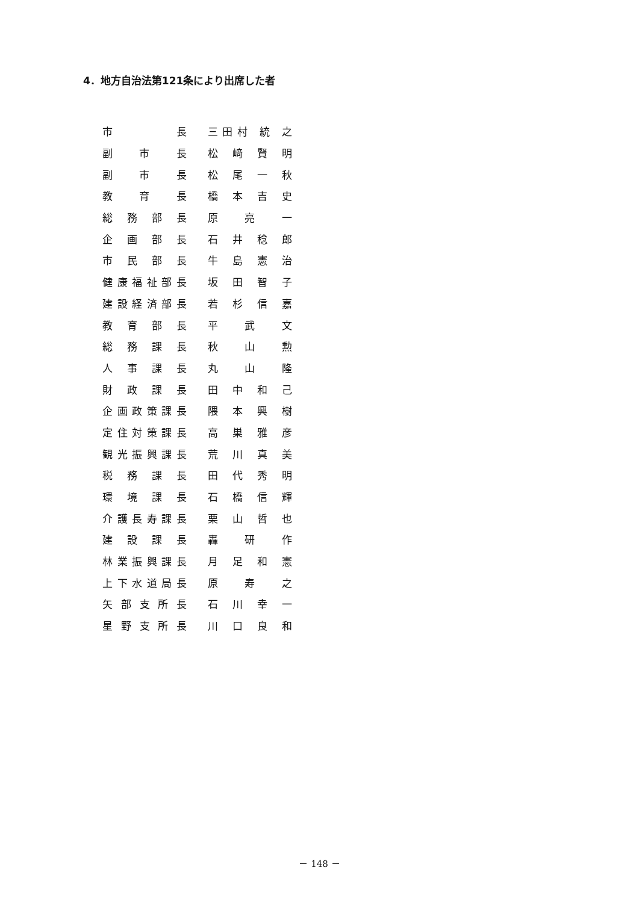4．地方自治法第121条により出席した者
| 市 長 | | 三田村 統 之 |
| 副 市 長 | | 松 﨑 賢 明 |
| 副 市 長 | | 松 尾 一 秋 |
| 教 育 長 | | 橋 本 吉 史 |
| 総 務 部 長 | | 原 亮 一 |
| 企 画 部 長 | | 石 井 稔 郎 |
| 市 民 部 長 | | 牛 島 憲 治 |
| 健康福祉部長 | | 坂 田 智 子 |
| 建設経済部長 | | 若 杉 信 嘉 |
| 教 育 部 長 | | 平 武 文 |
| 総 務 課 長 | | 秋 山 勲 |
| 人 事 課 長 | | 丸 山 隆 |
| 財 政 課 長 | | 田 中 和 己 |
| 企画政策課長 | | 隈 本 興 樹 |
| 定住対策課長 | | 高 巣 雅 彦 |
| 観光振興課長 | | 荒 川 真 美 |
| 税 務 課 長 | | 田 代 秀 明 |
| 環 境 課 長 | | 石 橋 信 輝 |
| 介護長寿課長 | | 栗 山 哲 也 |
| 建 設 課 長 | | 轟 研 作 |
| 林業振興課長 | | 月 足 和 憲 |
| 上下水道局長 | | 原 寿 之 |
| 矢部支所長 | | 石 川 幸 一 |
| 星野支所長 | | 川 口 良 和 |
－ 148 －